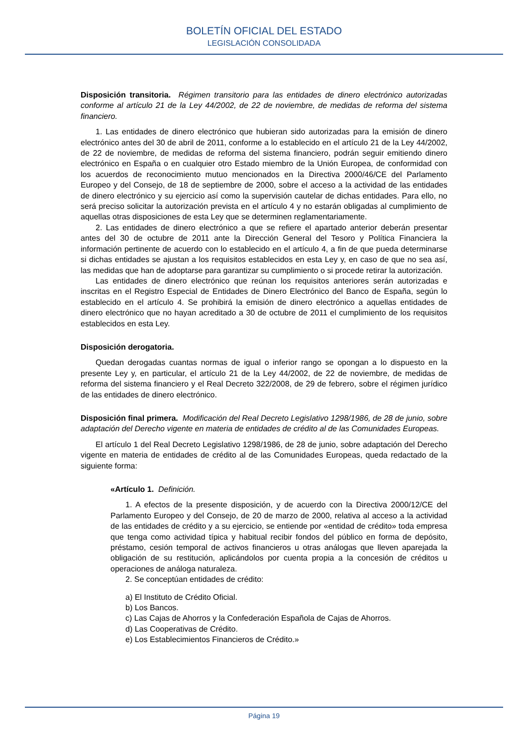BOLETÍN OFICIAL DEL ESTADO
LEGISLACIÓN CONSOLIDADA
Disposición transitoria. Régimen transitorio para las entidades de dinero electrónico autorizadas conforme al artículo 21 de la Ley 44/2002, de 22 de noviembre, de medidas de reforma del sistema financiero.
1. Las entidades de dinero electrónico que hubieran sido autorizadas para la emisión de dinero electrónico antes del 30 de abril de 2011, conforme a lo establecido en el artículo 21 de la Ley 44/2002, de 22 de noviembre, de medidas de reforma del sistema financiero, podrán seguir emitiendo dinero electrónico en España o en cualquier otro Estado miembro de la Unión Europea, de conformidad con los acuerdos de reconocimiento mutuo mencionados en la Directiva 2000/46/CE del Parlamento Europeo y del Consejo, de 18 de septiembre de 2000, sobre el acceso a la actividad de las entidades de dinero electrónico y su ejercicio así como la supervisión cautelar de dichas entidades. Para ello, no será preciso solicitar la autorización prevista en el artículo 4 y no estarán obligadas al cumplimiento de aquellas otras disposiciones de esta Ley que se determinen reglamentariamente.
2. Las entidades de dinero electrónico a que se refiere el apartado anterior deberán presentar antes del 30 de octubre de 2011 ante la Dirección General del Tesoro y Política Financiera la información pertinente de acuerdo con lo establecido en el artículo 4, a fin de que pueda determinarse si dichas entidades se ajustan a los requisitos establecidos en esta Ley y, en caso de que no sea así, las medidas que han de adoptarse para garantizar su cumplimiento o si procede retirar la autorización.
Las entidades de dinero electrónico que reúnan los requisitos anteriores serán autorizadas e inscritas en el Registro Especial de Entidades de Dinero Electrónico del Banco de España, según lo establecido en el artículo 4. Se prohibirá la emisión de dinero electrónico a aquellas entidades de dinero electrónico que no hayan acreditado a 30 de octubre de 2011 el cumplimiento de los requisitos establecidos en esta Ley.
Disposición derogatoria.
Quedan derogadas cuantas normas de igual o inferior rango se opongan a lo dispuesto en la presente Ley y, en particular, el artículo 21 de la Ley 44/2002, de 22 de noviembre, de medidas de reforma del sistema financiero y el Real Decreto 322/2008, de 29 de febrero, sobre el régimen jurídico de las entidades de dinero electrónico.
Disposición final primera. Modificación del Real Decreto Legislativo 1298/1986, de 28 de junio, sobre adaptación del Derecho vigente en materia de entidades de crédito al de las Comunidades Europeas.
El artículo 1 del Real Decreto Legislativo 1298/1986, de 28 de junio, sobre adaptación del Derecho vigente en materia de entidades de crédito al de las Comunidades Europeas, queda redactado de la siguiente forma:
«Artículo 1. Definición.
1. A efectos de la presente disposición, y de acuerdo con la Directiva 2000/12/CE del Parlamento Europeo y del Consejo, de 20 de marzo de 2000, relativa al acceso a la actividad de las entidades de crédito y a su ejercicio, se entiende por «entidad de crédito» toda empresa que tenga como actividad típica y habitual recibir fondos del público en forma de depósito, préstamo, cesión temporal de activos financieros u otras análogas que lleven aparejada la obligación de su restitución, aplicándolos por cuenta propia a la concesión de créditos u operaciones de análoga naturaleza.
2. Se conceptúan entidades de crédito:
a) El Instituto de Crédito Oficial.
b) Los Bancos.
c) Las Cajas de Ahorros y la Confederación Española de Cajas de Ahorros.
d) Las Cooperativas de Crédito.
e) Los Establecimientos Financieros de Crédito.»
Página 19